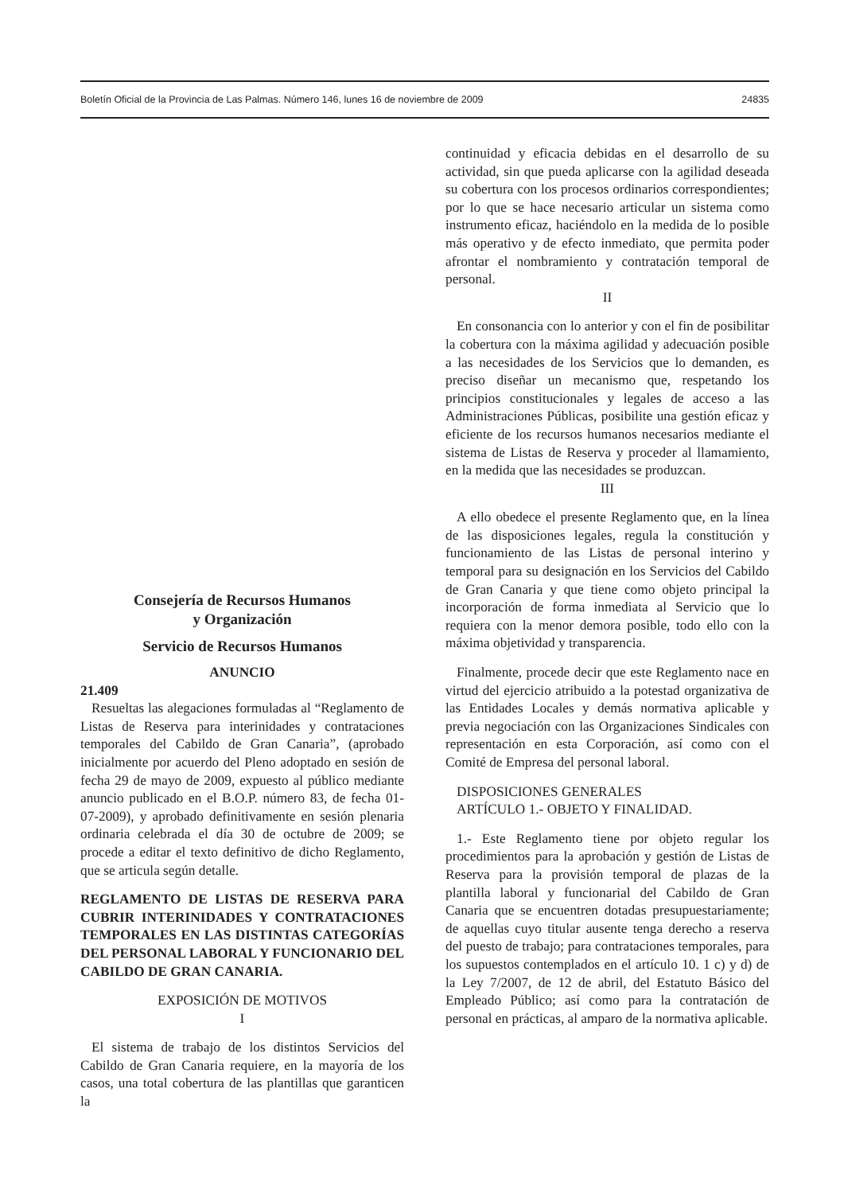Boletín Oficial de la Provincia de Las Palmas. Número 146, lunes 16 de noviembre de 2009 24835
Consejería de Recursos Humanos
y Organización
Servicio de Recursos Humanos
ANUNCIO
21.409
Resueltas las alegaciones formuladas al “Reglamento de Listas de Reserva para interinidades y contrataciones temporales del Cabildo de Gran Canaria”, (aprobado inicialmente por acuerdo del Pleno adoptado en sesión de fecha 29 de mayo de 2009, expuesto al público mediante anuncio publicado en el B.O.P. número 83, de fecha 01-07-2009), y aprobado definitivamente en sesión plenaria ordinaria celebrada el día 30 de octubre de 2009; se procede a editar el texto definitivo de dicho Reglamento, que se articula según detalle.
REGLAMENTO DE LISTAS DE RESERVA PARA CUBRIR INTERINIDADES Y CONTRATACIONES TEMPORALES EN LAS DISTINTAS CATEGORÍAS DEL PERSONAL LABORAL Y FUNCIONARIO DEL CABILDO DE GRAN CANARIA.
EXPOSICIÓN DE MOTIVOS
I
El sistema de trabajo de los distintos Servicios del Cabildo de Gran Canaria requiere, en la mayoría de los casos, una total cobertura de las plantillas que garanticen la
continuidad y eficacia debidas en el desarrollo de su actividad, sin que pueda aplicarse con la agilidad deseada su cobertura con los procesos ordinarios correspondientes; por lo que se hace necesario articular un sistema como instrumento eficaz, haciéndolo en la medida de lo posible más operativo y de efecto inmediato, que permita poder afrontar el nombramiento y contratación temporal de personal.
II
En consonancia con lo anterior y con el fin de posibilitar la cobertura con la máxima agilidad y adecuación posible a las necesidades de los Servicios que lo demanden, es preciso diseñar un mecanismo que, respetando los principios constitucionales y legales de acceso a las Administraciones Públicas, posibilite una gestión eficaz y eficiente de los recursos humanos necesarios mediante el sistema de Listas de Reserva y proceder al llamamiento, en la medida que las necesidades se produzcan.
III
A ello obedece el presente Reglamento que, en la línea de las disposiciones legales, regula la constitución y funcionamiento de las Listas de personal interino y temporal para su designación en los Servicios del Cabildo de Gran Canaria y que tiene como objeto principal la incorporación de forma inmediata al Servicio que lo requiera con la menor demora posible, todo ello con la máxima objetividad y transparencia.
Finalmente, procede decir que este Reglamento nace en virtud del ejercicio atribuido a la potestad organizativa de las Entidades Locales y demás normativa aplicable y previa negociación con las Organizaciones Sindicales con representación en esta Corporación, así como con el Comité de Empresa del personal laboral.
DISPOSICIONES GENERALES
ARTÍCULO 1.- OBJETO Y FINALIDAD.
1.- Este Reglamento tiene por objeto regular los procedimientos para la aprobación y gestión de Listas de Reserva para la provisión temporal de plazas de la plantilla laboral y funcionarial del Cabildo de Gran Canaria que se encuentren dotadas presupuestariamente; de aquellas cuyo titular ausente tenga derecho a reserva del puesto de trabajo; para contrataciones temporales, para los supuestos contemplados en el artículo 10. 1 c) y d) de la Ley 7/2007, de 12 de abril, del Estatuto Básico del Empleado Público; así como para la contratación de personal en prácticas, al amparo de la normativa aplicable.